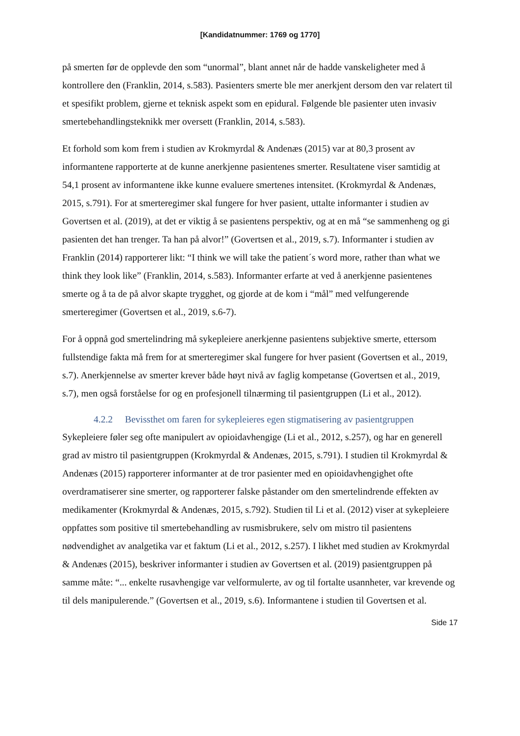[Kandidatnummer: 1769 og 1770]
på smerten før de opplevde den som “unormal”, blant annet når de hadde vanskeligheter med å kontrollere den (Franklin, 2014, s.583). Pasienters smerte ble mer anerkjent dersom den var relatert til et spesifikt problem, gjerne et teknisk aspekt som en epidural. Følgende ble pasienter uten invasiv smertebehandlingsteknikk mer oversett (Franklin, 2014, s.583).
Et forhold som kom frem i studien av Krokmyrdal & Andenæs (2015) var at 80,3 prosent av informantene rapporterte at de kunne anerkjenne pasientenes smerter. Resultatene viser samtidig at 54,1 prosent av informantene ikke kunne evaluere smertenes intensitet. (Krokmyrdal & Andenæs, 2015, s.791). For at smerteregimer skal fungere for hver pasient, uttalte informanter i studien av Govertsen et al. (2019), at det er viktig å se pasientens perspektiv, og at en må “se sammenheng og gi pasienten det han trenger. Ta han på alvor!” (Govertsen et al., 2019, s.7). Informanter i studien av Franklin (2014) rapporterer likt: “I think we will take the patient´s word more, rather than what we think they look like” (Franklin, 2014, s.583). Informanter erfarte at ved å anerkjenne pasientenes smerte og å ta de på alvor skapte trygghet, og gjorde at de kom i “mål” med velfungerende smerteregimer (Govertsen et al., 2019, s.6-7).
For å oppnå god smertelindring må sykepleiere anerkjenne pasientens subjektive smerte, ettersom fullstendige fakta må frem for at smerteregimer skal fungere for hver pasient (Govertsen et al., 2019, s.7). Anerkjennelse av smerter krever både høyt nivå av faglig kompetanse (Govertsen et al., 2019, s.7), men også forståelse for og en profesjonell tilnærming til pasientgruppen (Li et al., 2012).
4.2.2 Bevissthet om faren for sykepleieres egen stigmatisering av pasientgruppen
Sykepleiere føler seg ofte manipulert av opioidavhengige (Li et al., 2012, s.257), og har en generell grad av mistro til pasientgruppen (Krokmyrdal & Andenæs, 2015, s.791). I studien til Krokmyrdal & Andenæs (2015) rapporterer informanter at de tror pasienter med en opioidavhengighet ofte overdramatiserer sine smerter, og rapporterer falske påstander om den smertelindrende effekten av medikamenter (Krokmyrdal & Andenæs, 2015, s.792). Studien til Li et al. (2012) viser at sykepleiere oppfattes som positive til smertebehandling av rusmisbrukere, selv om mistro til pasientens nødvendighet av analgetika var et faktum (Li et al., 2012, s.257). I likhet med studien av Krokmyrdal & Andenæs (2015), beskriver informanter i studien av Govertsen et al. (2019) pasientgruppen på samme måte: “... enkelte rusavhengige var velformulerte, av og til fortalte usannheter, var krevende og til dels manipulerende.” (Govertsen et al., 2019, s.6). Informantene i studien til Govertsen et al.
Side 17